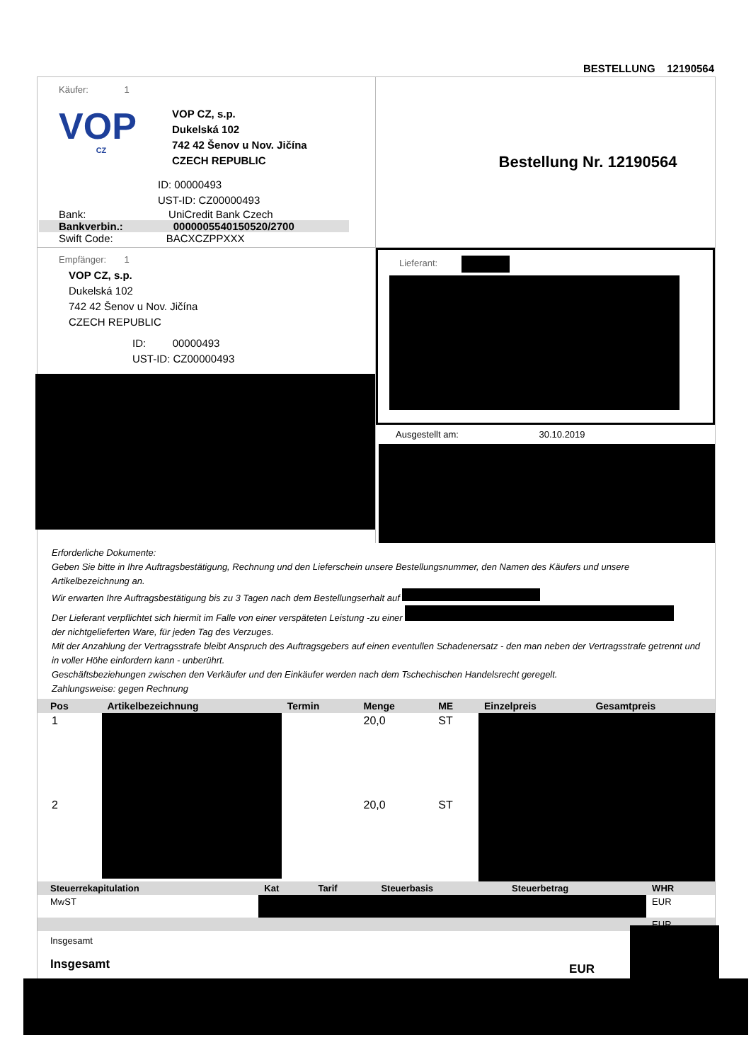BESTELLUNG 12190564
Käufer: 1
VOP
CZ
VOP CZ, s.p.
Dukelská 102
742 42 Šenov u Nov. Jičína
CZECH REPUBLIC
ID: 00000493
UST-ID: CZ00000493
Bank: UniCredit Bank Czech
Bankverbin.: 0000005540150520/2700
Swift Code: BACXCZPPXXX
Bestellung Nr. 12190564
Empfänger: 1
VOP CZ, s.p.
Dukelská 102
742 42 Šenov u Nov. Jičína
CZECH REPUBLIC
ID: 00000493
UST-ID: CZ00000493
Lieferant:
Ausgestellt am: 30.10.2019
Erforderliche Dokumente:
Geben Sie bitte in Ihre Auftragsbestätigung, Rechnung und den Lieferschein unsere Bestellungsnummer, den Namen des Käufers und unsere Artikelbezeichnung an.
Wir erwarten Ihre Auftragsbestätigung bis zu 3 Tagen nach dem Bestellungserhalt auf
Der Lieferant verpflichtet sich hiermit im Falle von einer verspäteten Leistung -zu einer
der nichtgelieferten Ware, für jeden Tag des Verzuges.
Mit der Anzahlung der Vertragsstrafe bleibt Anspruch des Auftragsgebers auf einen eventullen Schadenersatz - den man neben der Vertragsstrafe getrennt und in voller Höhe einfordern kann - unberührt.
Geschäftsbeziehungen zwischen den Verkäufer und den Einkäufer werden nach dem Tschechischen Handelsrecht geregelt.
Zahlungsweise: gegen Rechnung
| Pos | Artikelbezeichnung | Termin | Menge | ME | Einzelpreis | Gesamtpreis |
| --- | --- | --- | --- | --- | --- | --- |
| 1 | | | 20,0 | ST | | |
| 2 | | | 20,0 | ST | | |
| Steuerrekapitulation | Kat | Tarif | Steuerbasis | Steuerbetrag | WHR |
| --- | --- | --- | --- | --- | --- |
| MwST | | | | | EUR |
| | | | | | EUR |
Insgesamt
Insgesamt
EUR